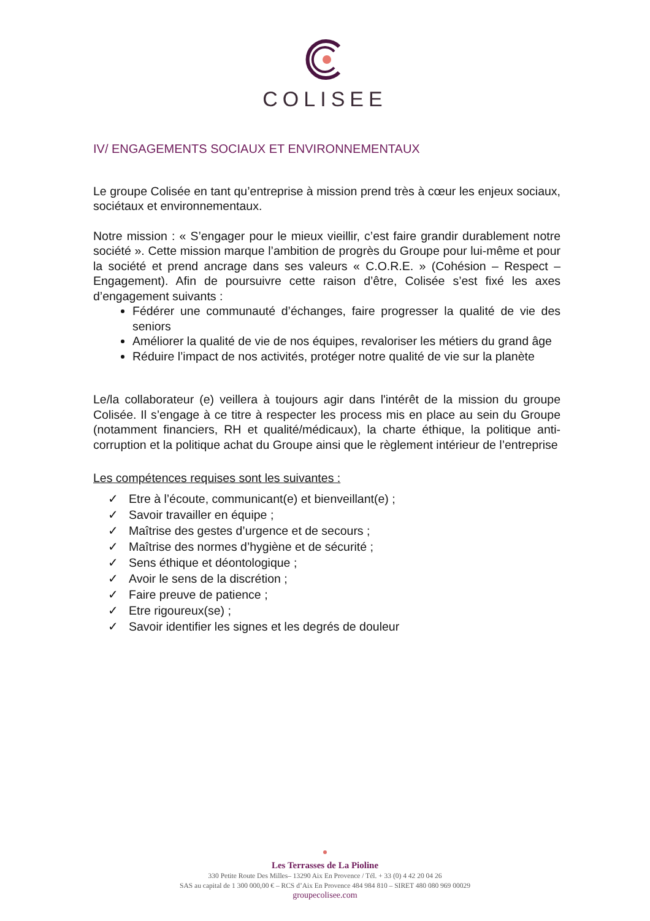COLISEE
IV/ ENGAGEMENTS SOCIAUX ET ENVIRONNEMENTAUX
Le groupe Colisée en tant qu’entreprise à mission prend très à cœur les enjeux sociaux, sociétaux et environnementaux.
Notre mission : « S’engager pour le mieux vieillir, c’est faire grandir durablement notre société ». Cette mission marque l’ambition de progrès du Groupe pour lui-même et pour la société et prend ancrage dans ses valeurs « C.O.R.E. » (Cohésion – Respect – Engagement). Afin de poursuivre cette raison d’être, Colisée s’est fixé les axes d’engagement suivants :
Fédérer une communauté d’échanges, faire progresser la qualité de vie des seniors
Améliorer la qualité de vie de nos équipes, revaloriser les métiers du grand âge
Réduire l’impact de nos activités, protéger notre qualité de vie sur la planète
Le/la collaborateur (e) veillera à toujours agir dans l'intérêt de la mission du groupe Colisée. Il s’engage à ce titre à respecter les process mis en place au sein du Groupe (notamment financiers, RH et qualité/médicaux), la charte éthique, la politique anti-corruption et la politique achat du Groupe ainsi que le règlement intérieur de l’entreprise
Les compétences requises sont les suivantes :
✓ Etre à l’écoute, communicant(e) et bienveillant(e) ;
✓ Savoir travailler en équipe ;
✓ Maîtrise des gestes d’urgence et de secours ;
✓ Maîtrise des normes d’hygiène et de sécurité ;
✓ Sens éthique et déontologique ;
✓ Avoir le sens de la discrétion ;
✓ Faire preuve de patience ;
✓ Etre rigoureux(se) ;
✓ Savoir identifier les signes et les degrés de douleur
Les Terrasses de La Pioline
330 Petite Route Des Milles– 13290 Aix En Provence / Tél. + 33 (0) 4 42 20 04 26
SAS au capital de 1 300 000,00 € – RCS d’Aix En Provence 484 984 810 – SIRET 480 080 969 00029
groupecolisee.com